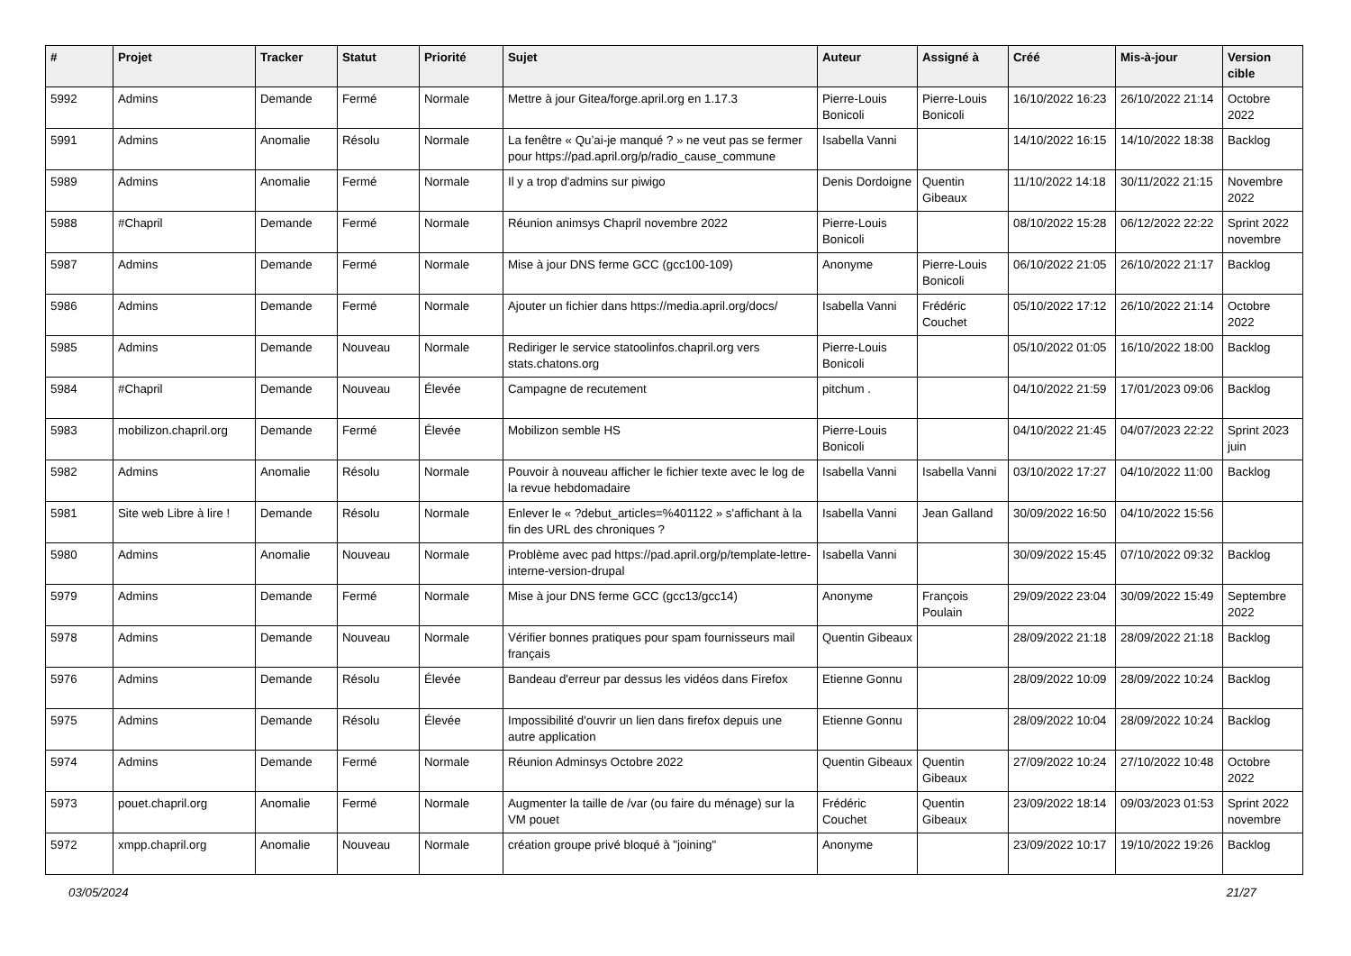| # | Projet | Tracker | Statut | Priorité | Sujet | Auteur | Assigné à | Créé | Mis-à-jour | Version cible |
| --- | --- | --- | --- | --- | --- | --- | --- | --- | --- | --- |
| 5992 | Admins | Demande | Fermé | Normale | Mettre à jour Gitea/forge.april.org en 1.17.3 | Pierre-Louis Bonicoli | Pierre-Louis Bonicoli | 16/10/2022 16:23 | 26/10/2022 21:14 | Octobre 2022 |
| 5991 | Admins | Anomalie | Résolu | Normale | La fenêtre « Qu’ai-je manqué ? » ne veut pas se fermer pour https://pad.april.org/p/radio_cause_commune | Isabella Vanni | | 14/10/2022 16:15 | 14/10/2022 18:38 | Backlog |
| 5989 | Admins | Anomalie | Fermé | Normale | Il y a trop d'admins sur piwigo | Denis Dordoigne | Quentin Gibeaux | 11/10/2022 14:18 | 30/11/2022 21:15 | Novembre 2022 |
| 5988 | #Chapril | Demande | Fermé | Normale | Réunion animsys Chapril novembre 2022 | Pierre-Louis Bonicoli | | 08/10/2022 15:28 | 06/12/2022 22:22 | Sprint 2022 novembre |
| 5987 | Admins | Demande | Fermé | Normale | Mise à jour DNS ferme GCC (gcc100-109) | Anonyme | Pierre-Louis Bonicoli | 06/10/2022 21:05 | 26/10/2022 21:17 | Backlog |
| 5986 | Admins | Demande | Fermé | Normale | Ajouter un fichier dans https://media.april.org/docs/ | Isabella Vanni | Frédéric Couchet | 05/10/2022 17:12 | 26/10/2022 21:14 | Octobre 2022 |
| 5985 | Admins | Demande | Nouveau | Normale | Rediriger le service statoolinfos.chapril.org vers stats.chatons.org | Pierre-Louis Bonicoli | | 05/10/2022 01:05 | 16/10/2022 18:00 | Backlog |
| 5984 | #Chapril | Demande | Nouveau | Élevée | Campagne de recutement | pitchum . | | 04/10/2022 21:59 | 17/01/2023 09:06 | Backlog |
| 5983 | mobilizon.chapril.org | Demande | Fermé | Élevée | Mobilizon semble HS | Pierre-Louis Bonicoli | | 04/10/2022 21:45 | 04/07/2023 22:22 | Sprint 2023 juin |
| 5982 | Admins | Anomalie | Résolu | Normale | Pouvoir à nouveau afficher le fichier texte avec le log de la revue hebdomadaire | Isabella Vanni | Isabella Vanni | 03/10/2022 17:27 | 04/10/2022 11:00 | Backlog |
| 5981 | Site web Libre à lire ! | Demande | Résolu | Normale | Enlever le « ?debut_articles=%401122 » s'affichant à la fin des URL des chroniques ? | Isabella Vanni | Jean Galland | 30/09/2022 16:50 | 04/10/2022 15:56 | |
| 5980 | Admins | Anomalie | Nouveau | Normale | Problème avec pad https://pad.april.org/p/template-lettre-interne-version-drupal | Isabella Vanni | | 30/09/2022 15:45 | 07/10/2022 09:32 | Backlog |
| 5979 | Admins | Demande | Fermé | Normale | Mise à jour DNS ferme GCC (gcc13/gcc14) | Anonyme | François Poulain | 29/09/2022 23:04 | 30/09/2022 15:49 | Septembre 2022 |
| 5978 | Admins | Demande | Nouveau | Normale | Vérifier bonnes pratiques pour spam fournisseurs mail français | Quentin Gibeaux | | 28/09/2022 21:18 | 28/09/2022 21:18 | Backlog |
| 5976 | Admins | Demande | Résolu | Élevée | Bandeau d'erreur par dessus les vidéos dans Firefox | Etienne Gonnu | | 28/09/2022 10:09 | 28/09/2022 10:24 | Backlog |
| 5975 | Admins | Demande | Résolu | Élevée | Impossibilité d'ouvrir un lien dans firefox depuis une autre application | Etienne Gonnu | | 28/09/2022 10:04 | 28/09/2022 10:24 | Backlog |
| 5974 | Admins | Demande | Fermé | Normale | Réunion Adminsys Octobre 2022 | Quentin Gibeaux | Quentin Gibeaux | 27/09/2022 10:24 | 27/10/2022 10:48 | Octobre 2022 |
| 5973 | pouet.chapril.org | Anomalie | Fermé | Normale | Augmenter la taille de /var (ou faire du ménage) sur la VM pouet | Frédéric Couchet | Quentin Gibeaux | 23/09/2022 18:14 | 09/03/2023 01:53 | Sprint 2022 novembre |
| 5972 | xmpp.chapril.org | Anomalie | Nouveau | Normale | création groupe privé bloqué à "joining" | Anonyme | | 23/09/2022 10:17 | 19/10/2022 19:26 | Backlog |
03/05/2024 21/27